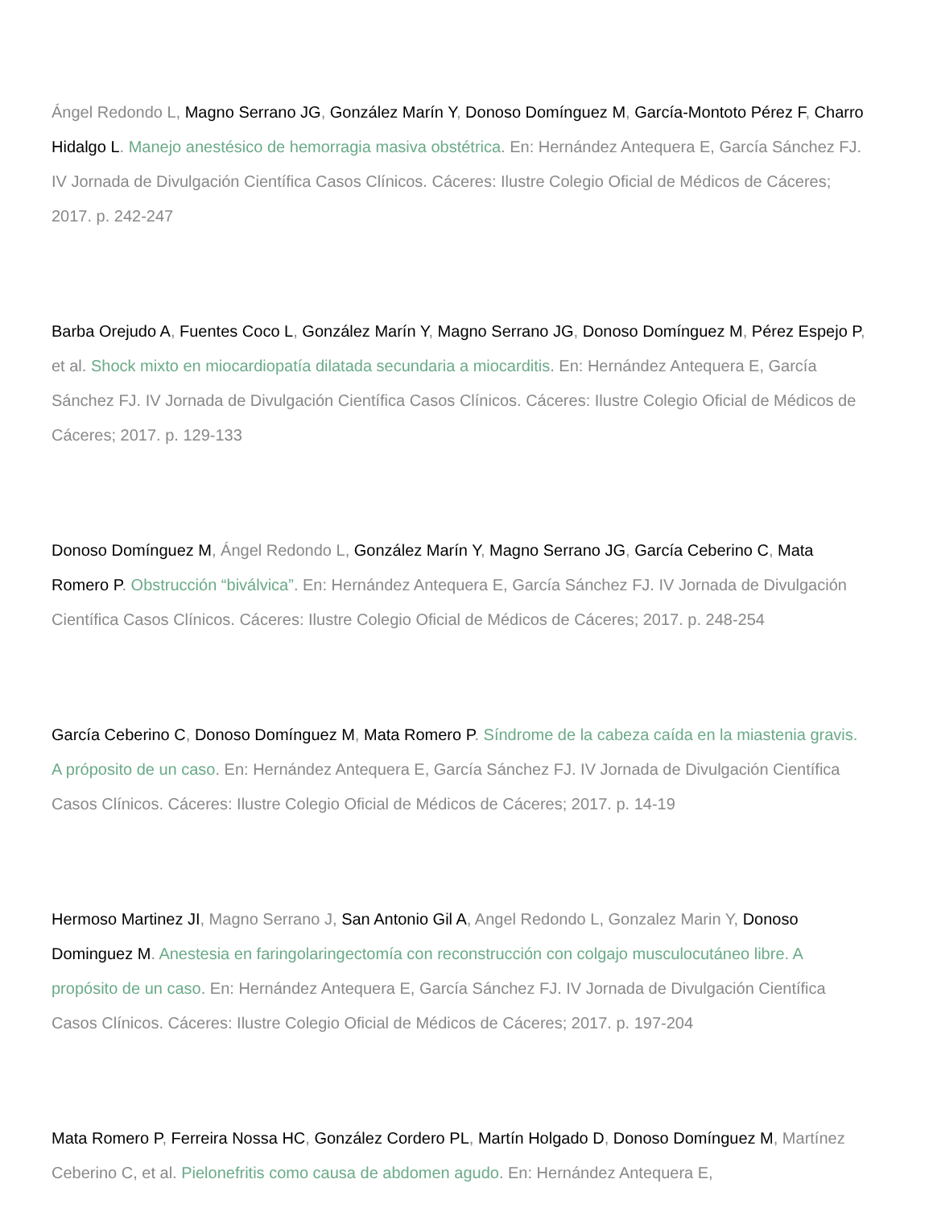Ángel Redondo L, Magno Serrano JG, González Marín Y, Donoso Domínguez M, García-Montoto Pérez F, Charro Hidalgo L. Manejo anestésico de hemorragia masiva obstétrica. En: Hernández Antequera E, García Sánchez FJ. IV Jornada de Divulgación Científica Casos Clínicos. Cáceres: Ilustre Colegio Oficial de Médicos de Cáceres; 2017. p. 242-247
Barba Orejudo A, Fuentes Coco L, González Marín Y, Magno Serrano JG, Donoso Domínguez M, Pérez Espejo P, et al. Shock mixto en miocardiopatía dilatada secundaria a miocarditis. En: Hernández Antequera E, García Sánchez FJ. IV Jornada de Divulgación Científica Casos Clínicos. Cáceres: Ilustre Colegio Oficial de Médicos de Cáceres; 2017. p. 129-133
Donoso Domínguez M, Ángel Redondo L, González Marín Y, Magno Serrano JG, García Ceberino C, Mata Romero P. Obstrucción “biválvica”. En: Hernández Antequera E, García Sánchez FJ. IV Jornada de Divulgación Científica Casos Clínicos. Cáceres: Ilustre Colegio Oficial de Médicos de Cáceres; 2017. p. 248-254
García Ceberino C, Donoso Domínguez M, Mata Romero P. Síndrome de la cabeza caída en la miastenia gravis. A próposito de un caso. En: Hernández Antequera E, García Sánchez FJ. IV Jornada de Divulgación Científica Casos Clínicos. Cáceres: Ilustre Colegio Oficial de Médicos de Cáceres; 2017. p. 14-19
Hermoso Martinez JI, Magno Serrano J, San Antonio Gil A, Angel Redondo L, Gonzalez Marin Y, Donoso Dominguez M. Anestesia en faringolaringectomía con reconstrucción con colgajo musculocutáneo libre. A propósito de un caso. En: Hernández Antequera E, García Sánchez FJ. IV Jornada de Divulgación Científica Casos Clínicos. Cáceres: Ilustre Colegio Oficial de Médicos de Cáceres; 2017. p. 197-204
Mata Romero P, Ferreira Nossa HC, González Cordero PL, Martín Holgado D, Donoso Domínguez M, Martínez Ceberino C, et al. Pielonefritis como causa de abdomen agudo. En: Hernández Antequera E,